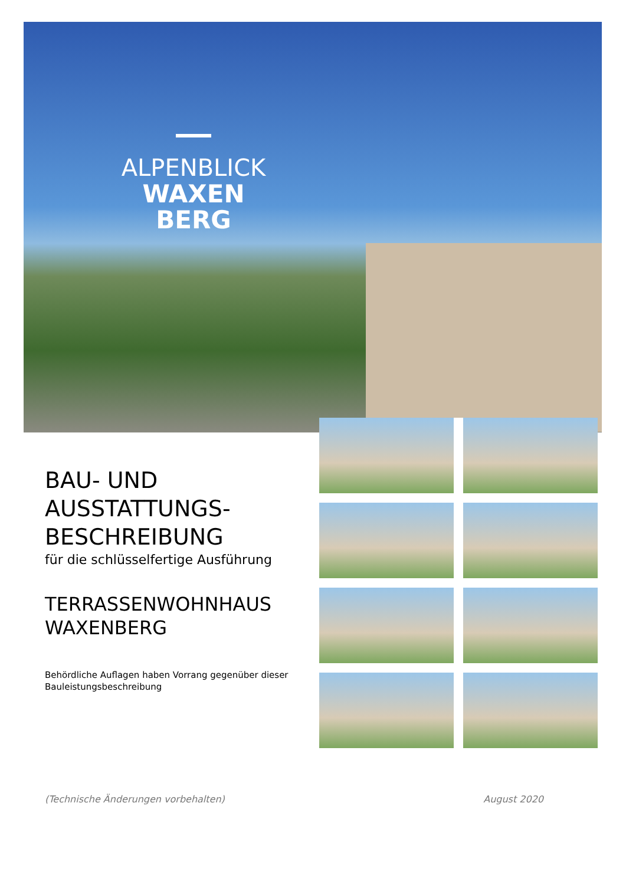ALPENBLICK
WAXEN
BERG
BAU- UND AUSSTATTUNGS-BESCHREIBUNG
für die schlüsselfertige Ausführung
TERRASSENWOHNHAUS WAXENBERG
Behördliche Auflagen haben Vorrang gegenüber dieser Bauleistungsbeschreibung
(Technische Änderungen vorbehalten) August 2020